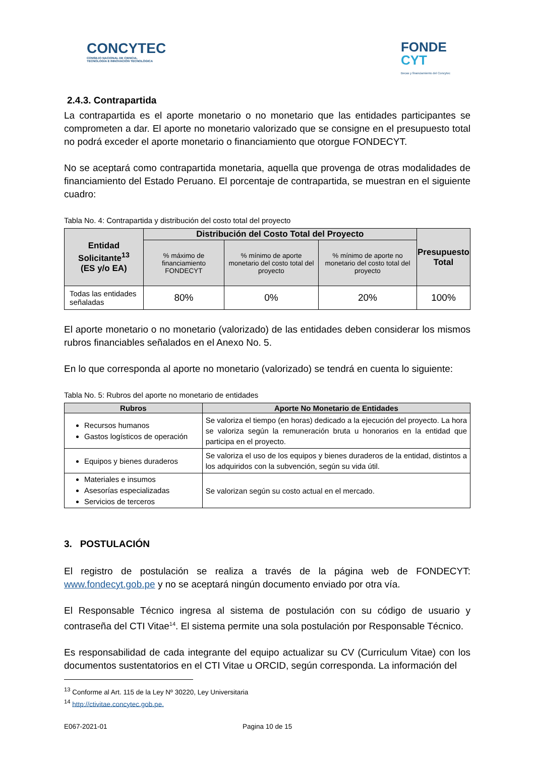CONCYTEC
CONSEJO NACIONAL DE CIENCIA,
TECNOLOGÍA E INNOVACIÓN TECNOLÓGICA
FONDE
CYT
Becas y financiamiento del Concytec
2.4.3. Contrapartida
La contrapartida es el aporte monetario o no monetario que las entidades participantes se comprometen a dar. El aporte no monetario valorizado que se consigne en el presupuesto total no podrá exceder el aporte monetario o financiamiento que otorgue FONDECYT.
No se aceptará como contrapartida monetaria, aquella que provenga de otras modalidades de financiamiento del Estado Peruano. El porcentaje de contrapartida, se muestran en el siguiente cuadro:
Tabla No. 4: Contrapartida y distribución del costo total del proyecto
| Entidad Solicitante<sup>13</sup> (ES y/o EA) | Distribución del Costo Total del Proyecto | | | Presupuesto Total |
| --- | --- | --- | --- | --- |
| | % máximo de financiamiento FONDECYT | % mínimo de aporte monetario del costo total del proyecto | % mínimo de aporte no monetario del costo total del proyecto | |
| Todas las entidades señaladas | 80% | 0% | 20% | 100% |
El aporte monetario o no monetario (valorizado) de las entidades deben considerar los mismos rubros financiables señalados en el Anexo No. 5.
En lo que corresponda al aporte no monetario (valorizado) se tendrá en cuenta lo siguiente:
Tabla No. 5: Rubros del aporte no monetario de entidades
| Rubros | Aporte No Monetario de Entidades |
| --- | --- |
| Recursos humanos Gastos logísticos de operación | Se valoriza el tiempo (en horas) dedicado a la ejecución del proyecto. La hora se valoriza según la remuneración bruta u honorarios en la entidad que participa en el proyecto. |
| Equipos y bienes duraderos | Se valoriza el uso de los equipos y bienes duraderos de la entidad, distintos a los adquiridos con la subvención, según su vida útil. |
| Materiales e insumos Asesorías especializadas Servicios de terceros | Se valorizan según su costo actual en el mercado. |
3. POSTULACIÓN
El registro de postulación se realiza a través de la página web de FONDECYT: www.fondecyt.gob.pe y no se aceptará ningún documento enviado por otra vía.
El Responsable Técnico ingresa al sistema de postulación con su código de usuario y contraseña del CTI Vitae<sup>14</sup>. El sistema permite una sola postulación por Responsable Técnico.
Es responsabilidad de cada integrante del equipo actualizar su CV (Curriculum Vitae) con los documentos sustentatorios en el CTI Vitae u ORCID, según corresponda. La información del
<sup>13</sup> Conforme al Art. 115 de la Ley Nº 30220, Ley Universitaria
<sup>14</sup> http://ctivitae.concytec.gob.pe.
E067-2021-01 Pagina 10 de 15